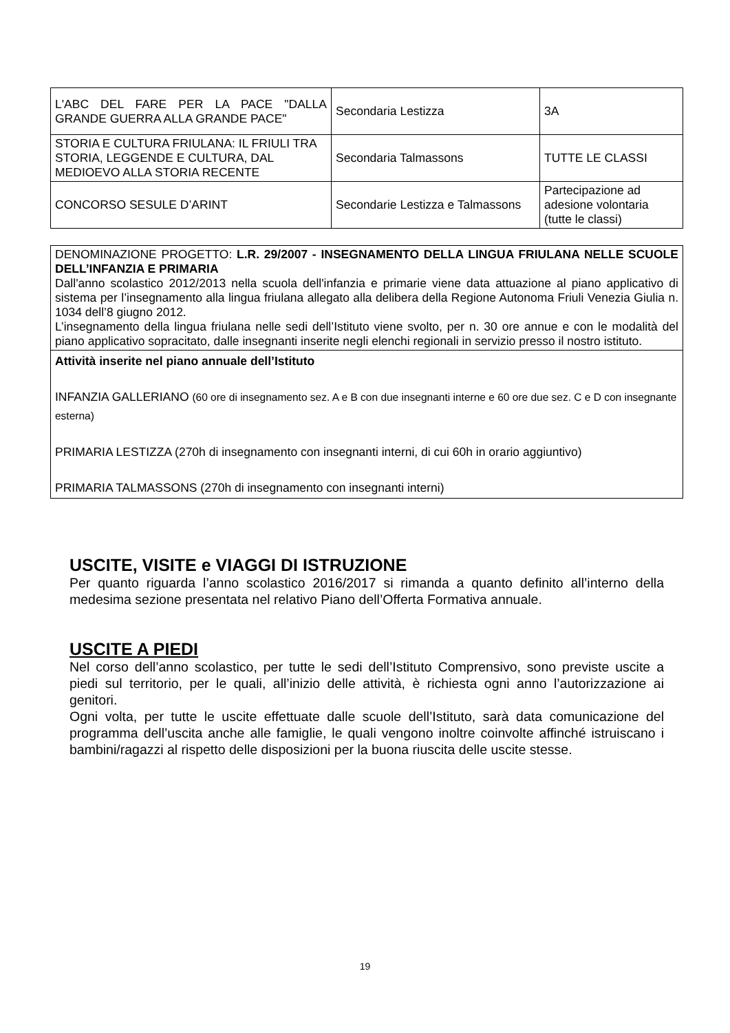| L'ABC DEL FARE PER LA PACE "DALLA GRANDE GUERRA ALLA GRANDE PACE" | Secondaria Lestizza | 3A |
| STORIA E CULTURA FRIULANA: IL FRIULI TRA STORIA, LEGGENDE E CULTURA, DAL MEDIOEVO ALLA STORIA RECENTE | Secondaria Talmassons | TUTTE LE CLASSI |
| CONCORSO SESULE D’ARINT | Secondarie Lestizza e Talmassons | Partecipazione ad adesione volontaria (tutte le classi) |
| DENOMINAZIONE PROGETTO: L.R. 29/2007 - INSEGNAMENTO DELLA LINGUA FRIULANA NELLE SCUOLE DELL’INFANZIA E PRIMARIA Dall'anno scolastico 2012/2013 nella scuola dell'infanzia e primarie viene data attuazione al piano applicativo di sistema per l’insegnamento alla lingua friulana allegato alla delibera della Regione Autonoma Friuli Venezia Giulia n. 1034 dell’8 giugno 2012. L’insegnamento della lingua friulana nelle sedi dell’Istituto viene svolto, per n. 30 ore annue e con le modalità del piano applicativo sopracitato, dalle insegnanti inserite negli elenchi regionali in servizio presso il nostro istituto. |
| Attività inserite nel piano annuale dell’Istituto INFANZIA GALLERIANO (60 ore di insegnamento sez. A e B con due insegnanti interne e 60 ore due sez. C e D con insegnante esterna) PRIMARIA LESTIZZA (270h di insegnamento con insegnanti interni, di cui 60h in orario aggiuntivo) PRIMARIA TALMASSONS (270h di insegnamento con insegnanti interni) |
USCITE, VISITE e VIAGGI DI ISTRUZIONE
Per quanto riguarda l’anno scolastico 2016/2017 si rimanda a quanto definito all’interno della medesima sezione presentata nel relativo Piano dell’Offerta Formativa annuale.
USCITE A PIEDI
Nel corso dell’anno scolastico, per tutte le sedi dell’Istituto Comprensivo, sono previste uscite a piedi sul territorio, per le quali, all’inizio delle attività, è richiesta ogni anno l’autorizzazione ai genitori.
Ogni volta, per tutte le uscite effettuate dalle scuole dell’Istituto, sarà data comunicazione del programma dell’uscita anche alle famiglie, le quali vengono inoltre coinvolte affinché istruiscano i bambini/ragazzi al rispetto delle disposizioni per la buona riuscita delle uscite stesse.
19